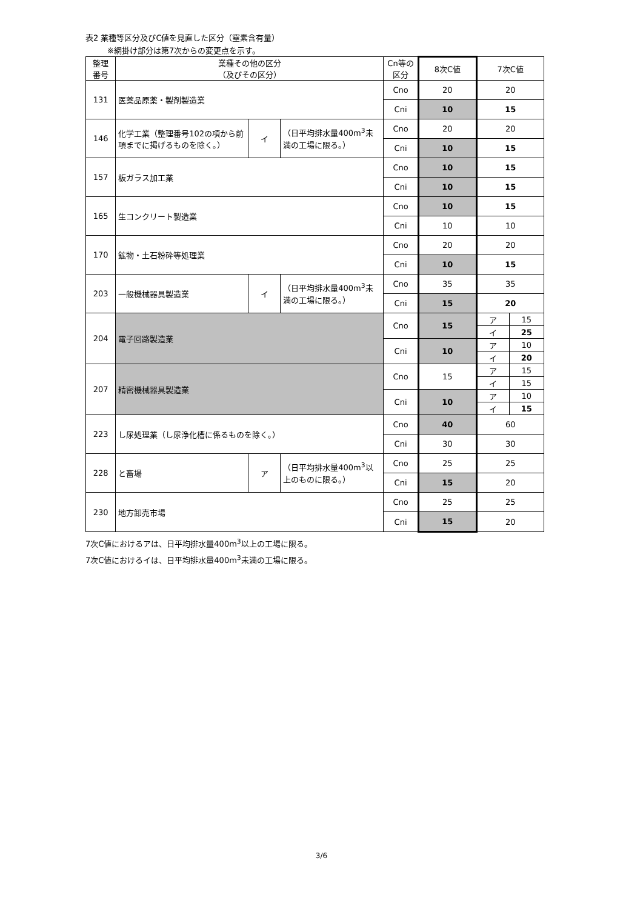表2 業種等区分及びC値を見直した区分（窒素含有量）
※網掛け部分は第7次からの変更点を示す。
| 整理 番号 | 業種その他の区分 （及びその区分） | | | Cn等の 区分 | 8次C値 | 7次C値 | |
| --- | --- | --- | --- | --- | --- | --- | --- |
| 131 | 医薬品原薬・製剤製造業 | | | Cno | 20 | 20 | |
| | | | | Cni | 10 | 15 | |
| 146 | 化学工業（整理番号102の項から前項までに掲げるものを除く。） | イ | （日平均排水量400m<sup>3</sup>未満の工場に限る。） | Cno | 20 | 20 | |
| | | | | Cni | 10 | 15 | |
| 157 | 板ガラス加工業 | | | Cno | 10 | 15 | |
| | | | | Cni | 10 | 15 | |
| 165 | 生コンクリート製造業 | | | Cno | 10 | 15 | |
| | | | | Cni | 10 | 10 | |
| 170 | 鉱物・土石粉砕等処理業 | | | Cno | 20 | 20 | |
| | | | | Cni | 10 | 15 | |
| 203 | 一般機械器具製造業 | イ | （日平均排水量400m<sup>3</sup>未満の工場に限る。） | Cno | 35 | 35 | |
| | | | | Cni | 15 | 20 | |
| 204 | 電子回路製造業 | | | Cno | 15 | ア | 15 |
| | | | | | | イ | 25 |
| | | | | Cni | 10 | ア | 10 |
| | | | | | | イ | 20 |
| 207 | 精密機械器具製造業 | | | Cno | 15 | ア | 15 |
| | | | | | | イ | 15 |
| | | | | Cni | 10 | ア | 10 |
| | | | | | | イ | 15 |
| 223 | し尿処理業（し尿浄化槽に係るものを除く。） | | | Cno | 40 | 60 | |
| | | | | Cni | 30 | 30 | |
| 228 | と畜場 | ア | （日平均排水量400m<sup>3</sup>以上のものに限る。） | Cno | 25 | 25 | |
| | | | | Cni | 15 | 20 | |
| 230 | 地方卸売市場 | | | Cno | 25 | 25 | |
| | | | | Cni | 15 | 20 | |
7次C値におけるアは、日平均排水量400m<sup>3</sup>以上の工場に限る。
7次C値におけるイは、日平均排水量400m<sup>3</sup>未満の工場に限る。
3/6